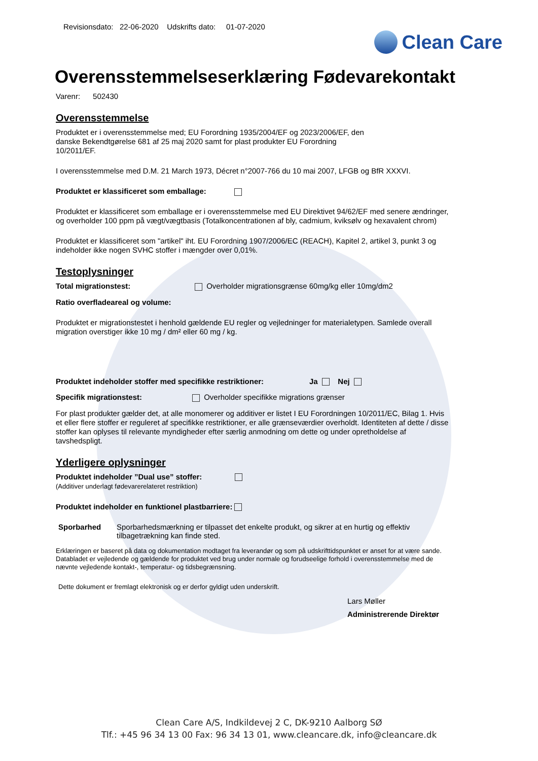Revisionsdato: 22-06-2020 Udskrifts dato: 01-07-2020
Clean Care
Overensstemmelseserklæring Fødevarekontakt
Varenr: 502430
Overensstemmelse
Produktet er i overensstemmelse med; EU Forordning 1935/2004/EF og 2023/2006/EF, den
danske Bekendtgørelse 681 af 25 maj 2020 samt for plast produkter EU Forordning
10/2011/EF.
I overensstemmelse med D.M. 21 March 1973, Décret n°2007-766 du 10 mai 2007, LFGB og BfR XXXVI.
Produktet er klassificeret som emballage:
Produktet er klassificeret som emballage er i overensstemmelse med EU Direktivet 94/62/EF med senere ændringer, og overholder 100 ppm på vægt/vægtbasis (Totalkoncentrationen af bly, cadmium, kviksølv og hexavalent chrom)
Produktet er klassificeret som "artikel" iht. EU Forordning 1907/2006/EC (REACH), Kapitel 2, artikel 3, punkt 3 og indeholder ikke nogen SVHC stoffer i mængder over 0,01%.
Testoplysninger
Total migrationstest: Overholder migrationsgrænse 60mg/kg eller 10mg/dm2
Ratio overfladeareal og volume:
Produktet er migrationstestet i henhold gældende EU regler og vejledninger for materialetypen. Samlede overall migration overstiger ikke 10 mg / dm² eller 60 mg / kg.
Produktet indeholder stoffer med specifikke restriktioner: Ja Nej
Specifik migrationstest: Overholder specifikke migrations grænser
For plast produkter gælder det, at alle monomerer og additiver er listet I EU Forordningen 10/2011/EC, Bilag 1. Hvis et eller flere stoffer er reguleret af specifikke restriktioner, er alle grænseværdier overholdt. Identiteten af dette / disse stoffer kan oplyses til relevante myndigheder efter særlig anmodning om dette og under opretholdelse af tavshedspligt.
Yderligere oplysninger
Produktet indeholder ”Dual use” stoffer:
(Additiver underlagt fødevarerelateret restriktion)
Produktet indeholder en funktionel plastbarriere:
Sporbarhed Sporbarhedsmærkning er tilpasset det enkelte produkt, og sikrer at en hurtig og effektiv tilbagetrækning kan finde sted.
Erklæringen er baseret på data og dokumentation modtaget fra leverandør og som på udskrifttidspunktet er anset for at være sande. Databladet er vejledende og gældende for produktet ved brug under normale og forudseelige forhold i overensstemmelse med de nævnte vejledende kontakt-, temperatur- og tidsbegrænsning.
Dette dokument er fremlagt elektronisk og er derfor gyldigt uden underskrift.
Lars Møller
Administrerende Direktør
Clean Care A/S, Indkildevej 2 C, DK-9210 Aalborg SØ
Tlf.: +45 96 34 13 00 Fax: 96 34 13 01, www.cleancare.dk, info@cleancare.dk